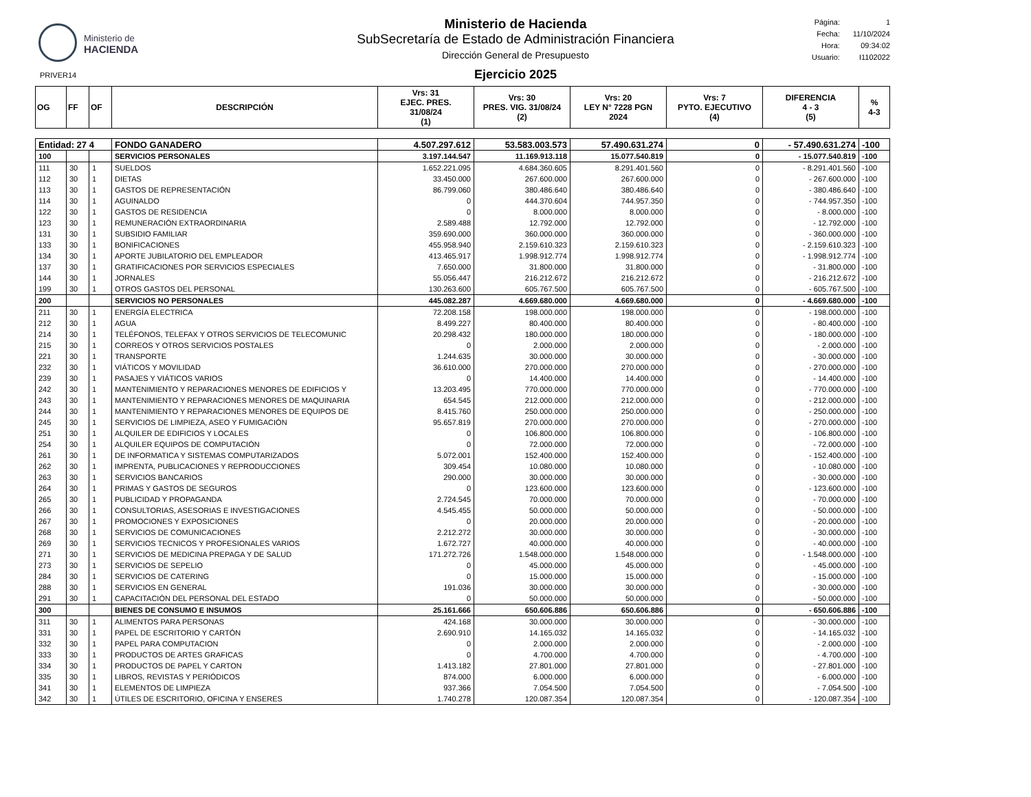Ministerio de
HACIENDA
Ministerio de Hacienda
SubSecretaría de Estado de Administración Financiera
Dirección General de Presupuesto
Ejercicio 2025
Página: 1
Fecha: 11/10/2024
Hora: 09:34:02
Usuario: I1102022
PRIVER14
| OG | FF | OF | DESCRIPCIÓN | Vrs: 31 EJEC. PRES. 31/08/24 (1) | Vrs: 30 PRES. VIG. 31/08/24 (2) | Vrs: 20 LEY N° 7228 PGN 2024 | Vrs: 7 PYTO. EJECUTIVO (4) | DIFERENCIA 4 - 3 (5) | % 4-3 |
| --- | --- | --- | --- | --- | --- | --- | --- | --- | --- |
| Entidad: 27 4 | | | FONDO GANADERO | 4.507.297.612 | 53.583.003.573 | 57.490.631.274 | 0 | - 57.490.631.274 | -100 |
| 100 | | | SERVICIOS PERSONALES | 3.197.144.547 | 11.169.913.118 | 15.077.540.819 | 0 | - 15.077.540.819 | -100 |
| 111 | 30 | 1 | SUELDOS | 1.652.221.095 | 4.684.360.605 | 8.291.401.560 | 0 | - 8.291.401.560 | -100 |
| 112 | 30 | 1 | DIETAS | 33.450.000 | 267.600.000 | 267.600.000 | 0 | - 267.600.000 | -100 |
| 113 | 30 | 1 | GASTOS DE REPRESENTACIÓN | 86.799.060 | 380.486.640 | 380.486.640 | 0 | - 380.486.640 | -100 |
| 114 | 30 | 1 | AGUINALDO | 0 | 444.370.604 | 744.957.350 | 0 | - 744.957.350 | -100 |
| 122 | 30 | 1 | GASTOS DE RESIDENCIA | 0 | 8.000.000 | 8.000.000 | 0 | - 8.000.000 | -100 |
| 123 | 30 | 1 | REMUNERACIÓN EXTRAORDINARIA | 2.589.488 | 12.792.000 | 12.792.000 | 0 | - 12.792.000 | -100 |
| 131 | 30 | 1 | SUBSIDIO FAMILIAR | 359.690.000 | 360.000.000 | 360.000.000 | 0 | - 360.000.000 | -100 |
| 133 | 30 | 1 | BONIFICACIONES | 455.958.940 | 2.159.610.323 | 2.159.610.323 | 0 | - 2.159.610.323 | -100 |
| 134 | 30 | 1 | APORTE JUBILATORIO DEL EMPLEADOR | 413.465.917 | 1.998.912.774 | 1.998.912.774 | 0 | - 1.998.912.774 | -100 |
| 137 | 30 | 1 | GRATIFICACIONES POR SERVICIOS ESPECIALES | 7.650.000 | 31.800.000 | 31.800.000 | 0 | - 31.800.000 | -100 |
| 144 | 30 | 1 | JORNALES | 55.056.447 | 216.212.672 | 216.212.672 | 0 | - 216.212.672 | -100 |
| 199 | 30 | 1 | OTROS GASTOS DEL PERSONAL | 130.263.600 | 605.767.500 | 605.767.500 | 0 | - 605.767.500 | -100 |
| 200 | | | SERVICIOS NO PERSONALES | 445.082.287 | 4.669.680.000 | 4.669.680.000 | 0 | - 4.669.680.000 | -100 |
| 211 | 30 | 1 | ENERGÍA ELECTRICA | 72.208.158 | 198.000.000 | 198.000.000 | 0 | - 198.000.000 | -100 |
| 212 | 30 | 1 | AGUA | 8.499.227 | 80.400.000 | 80.400.000 | 0 | - 80.400.000 | -100 |
| 214 | 30 | 1 | TELÉFONOS, TELEFAX Y OTROS SERVICIOS DE TELECOMUNIC | 20.298.432 | 180.000.000 | 180.000.000 | 0 | - 180.000.000 | -100 |
| 215 | 30 | 1 | CORREOS Y OTROS SERVICIOS POSTALES | 0 | 2.000.000 | 2.000.000 | 0 | - 2.000.000 | -100 |
| 221 | 30 | 1 | TRANSPORTE | 1.244.635 | 30.000.000 | 30.000.000 | 0 | - 30.000.000 | -100 |
| 232 | 30 | 1 | VIÁTICOS Y MOVILIDAD | 36.610.000 | 270.000.000 | 270.000.000 | 0 | - 270.000.000 | -100 |
| 239 | 30 | 1 | PASAJES Y VIÁTICOS VARIOS | 0 | 14.400.000 | 14.400.000 | 0 | - 14.400.000 | -100 |
| 242 | 30 | 1 | MANTENIMIENTO Y REPARACIONES MENORES DE EDIFICIOS Y | 13.203.495 | 770.000.000 | 770.000.000 | 0 | - 770.000.000 | -100 |
| 243 | 30 | 1 | MANTENIMIENTO Y REPARACIONES MENORES DE MAQUINARIA | 654.545 | 212.000.000 | 212.000.000 | 0 | - 212.000.000 | -100 |
| 244 | 30 | 1 | MANTENIMIENTO Y REPARACIONES MENORES DE EQUIPOS DE | 8.415.760 | 250.000.000 | 250.000.000 | 0 | - 250.000.000 | -100 |
| 245 | 30 | 1 | SERVICIOS DE LIMPIEZA, ASEO Y FUMIGACIÓN | 95.657.819 | 270.000.000 | 270.000.000 | 0 | - 270.000.000 | -100 |
| 251 | 30 | 1 | ALQUILER DE EDIFICIOS Y LOCALES | 0 | 106.800.000 | 106.800.000 | 0 | - 106.800.000 | -100 |
| 254 | 30 | 1 | ALQUILER EQUIPOS DE COMPUTACIÓN | 0 | 72.000.000 | 72.000.000 | 0 | - 72.000.000 | -100 |
| 261 | 30 | 1 | DE INFORMATICA Y SISTEMAS COMPUTARIZADOS | 5.072.001 | 152.400.000 | 152.400.000 | 0 | - 152.400.000 | -100 |
| 262 | 30 | 1 | IMPRENTA, PUBLICACIONES Y REPRODUCCIONES | 309.454 | 10.080.000 | 10.080.000 | 0 | - 10.080.000 | -100 |
| 263 | 30 | 1 | SERVICIOS BANCARIOS | 290.000 | 30.000.000 | 30.000.000 | 0 | - 30.000.000 | -100 |
| 264 | 30 | 1 | PRIMAS Y GASTOS DE SEGUROS | 0 | 123.600.000 | 123.600.000 | 0 | - 123.600.000 | -100 |
| 265 | 30 | 1 | PUBLICIDAD Y PROPAGANDA | 2.724.545 | 70.000.000 | 70.000.000 | 0 | - 70.000.000 | -100 |
| 266 | 30 | 1 | CONSULTORIAS, ASESORIAS E INVESTIGACIONES | 4.545.455 | 50.000.000 | 50.000.000 | 0 | - 50.000.000 | -100 |
| 267 | 30 | 1 | PROMOCIONES Y EXPOSICIONES | 0 | 20.000.000 | 20.000.000 | 0 | - 20.000.000 | -100 |
| 268 | 30 | 1 | SERVICIOS DE COMUNICACIONES | 2.212.272 | 30.000.000 | 30.000.000 | 0 | - 30.000.000 | -100 |
| 269 | 30 | 1 | SERVICIOS TECNICOS Y PROFESIONALES VARIOS | 1.672.727 | 40.000.000 | 40.000.000 | 0 | - 40.000.000 | -100 |
| 271 | 30 | 1 | SERVICIOS DE MEDICINA PREPAGA Y DE SALUD | 171.272.726 | 1.548.000.000 | 1.548.000.000 | 0 | - 1.548.000.000 | -100 |
| 273 | 30 | 1 | SERVICIOS DE SEPELIO | 0 | 45.000.000 | 45.000.000 | 0 | - 45.000.000 | -100 |
| 284 | 30 | 1 | SERVICIOS DE CATERING | 0 | 15.000.000 | 15.000.000 | 0 | - 15.000.000 | -100 |
| 288 | 30 | 1 | SERVICIOS EN GENERAL | 191.036 | 30.000.000 | 30.000.000 | 0 | - 30.000.000 | -100 |
| 291 | 30 | 1 | CAPACITACIÓN DEL PERSONAL DEL ESTADO | 0 | 50.000.000 | 50.000.000 | 0 | - 50.000.000 | -100 |
| 300 | | | BIENES DE CONSUMO E INSUMOS | 25.161.666 | 650.606.886 | 650.606.886 | 0 | - 650.606.886 | -100 |
| 311 | 30 | 1 | ALIMENTOS PARA PERSONAS | 424.168 | 30.000.000 | 30.000.000 | 0 | - 30.000.000 | -100 |
| 331 | 30 | 1 | PAPEL DE ESCRITORIO Y CARTÓN | 2.690.910 | 14.165.032 | 14.165.032 | 0 | - 14.165.032 | -100 |
| 332 | 30 | 1 | PAPEL PARA COMPUTACION | 0 | 2.000.000 | 2.000.000 | 0 | - 2.000.000 | -100 |
| 333 | 30 | 1 | PRODUCTOS DE ARTES GRAFICAS | 0 | 4.700.000 | 4.700.000 | 0 | - 4.700.000 | -100 |
| 334 | 30 | 1 | PRODUCTOS DE PAPEL Y CARTON | 1.413.182 | 27.801.000 | 27.801.000 | 0 | - 27.801.000 | -100 |
| 335 | 30 | 1 | LIBROS, REVISTAS Y PERIÓDICOS | 874.000 | 6.000.000 | 6.000.000 | 0 | - 6.000.000 | -100 |
| 341 | 30 | 1 | ELEMENTOS DE LIMPIEZA | 937.366 | 7.054.500 | 7.054.500 | 0 | - 7.054.500 | -100 |
| 342 | 30 | 1 | ÚTILES DE ESCRITORIO, OFICINA Y ENSERES | 1.740.278 | 120.087.354 | 120.087.354 | 0 | - 120.087.354 | -100 |